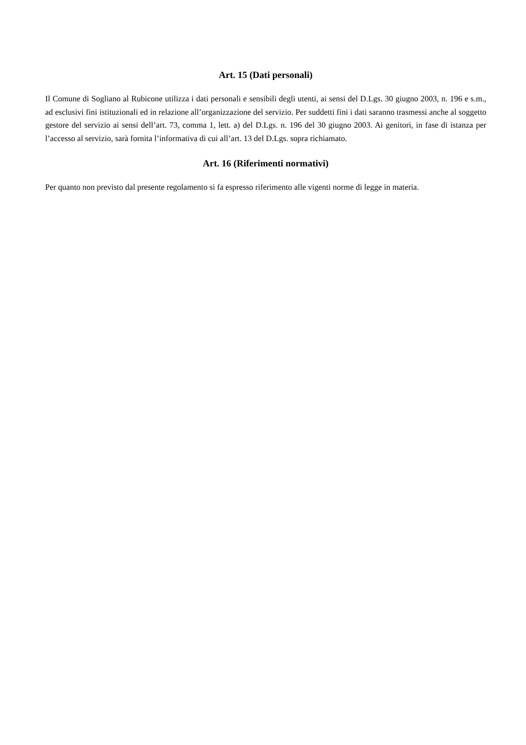Art. 15 (Dati personali)
Il Comune di Sogliano al Rubicone utilizza i dati personali e sensibili degli utenti, ai sensi del D.Lgs. 30 giugno 2003, n. 196 e s.m., ad esclusivi fini istituzionali ed in relazione all’organizzazione del servizio. Per suddetti fini i dati saranno trasmessi anche al soggetto gestore del servizio ai sensi dell’art. 73, comma 1, lett. a) del D.Lgs. n. 196 del 30 giugno 2003. Ai genitori, in fase di istanza per l’accesso al servizio, sarà fornita l’informativa di cui all’art. 13 del D.Lgs. sopra richiamato.
Art. 16 (Riferimenti normativi)
Per quanto non previsto dal presente regolamento si fa espresso riferimento alle vigenti norme di legge in materia.